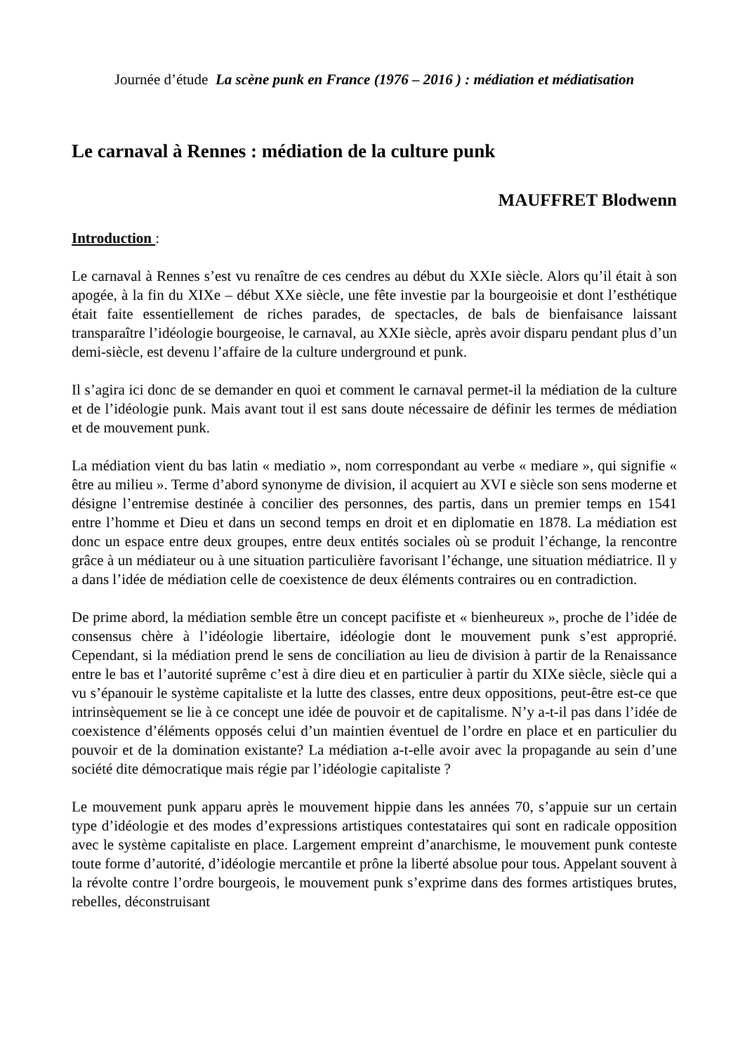Journée d’étude La scène punk en France (1976 – 2016 ) : médiation et médiatisation
Le carnaval à Rennes : médiation de la culture punk
MAUFFRET Blodwenn
Introduction :
Le carnaval à Rennes s’est vu renaître de ces cendres au début du XXIe siècle. Alors qu’il était à son apogée, à la fin du XIXe – début XXe siècle, une fête investie par la bourgeoisie et dont l’esthétique était faite essentiellement de riches parades, de spectacles, de bals de bienfaisance laissant transparaître l’idéologie bourgeoise, le carnaval, au XXIe siècle, après avoir disparu pendant plus d’un demi-siècle, est devenu l’affaire de la culture underground et punk.
Il s’agira ici donc de se demander en quoi et comment le carnaval permet-il la médiation de la culture et de l’idéologie punk. Mais avant tout il est sans doute nécessaire de définir les termes de médiation et de mouvement punk.
La médiation vient du bas latin « mediatio », nom correspondant au verbe « mediare », qui signifie « être au milieu ». Terme d’abord synonyme de division, il acquiert au XVI e siècle son sens moderne et désigne l’entremise destinée à concilier des personnes, des partis, dans un premier temps en 1541 entre l’homme et Dieu et dans un second temps en droit et en diplomatie en 1878. La médiation est donc un espace entre deux groupes, entre deux entités sociales où se produit l’échange, la rencontre grâce à un médiateur ou à une situation particulière favorisant l’échange, une situation médiatrice. Il y a dans l’idée de médiation celle de coexistence de deux éléments contraires ou en contradiction.
De prime abord, la médiation semble être un concept pacifiste et « bienheureux », proche de l’idée de consensus chère à l’idéologie libertaire, idéologie dont le mouvement punk s’est approprié. Cependant, si la médiation prend le sens de conciliation au lieu de division à partir de la Renaissance entre le bas et l’autorité suprême c’est à dire dieu et en particulier à partir du XIXe siècle, siècle qui a vu s’épanouir le système capitaliste et la lutte des classes, entre deux oppositions, peut-être est-ce que intrinsèquement se lie à ce concept une idée de pouvoir et de capitalisme. N’y a-t-il pas dans l’idée de coexistence d’éléments opposés celui d’un maintien éventuel de l’ordre en place et en particulier du pouvoir et de la domination existante? La médiation a-t-elle avoir avec la propagande au sein d’une société dite démocratique mais régie par l’idéologie capitaliste ?
Le mouvement punk apparu après le mouvement hippie dans les années 70, s’appuie sur un certain type d’idéologie et des modes d’expressions artistiques contestataires qui sont en radicale opposition avec le système capitaliste en place. Largement empreint d’anarchisme, le mouvement punk conteste toute forme d’autorité, d’idéologie mercantile et prône la liberté absolue pour tous. Appelant souvent à la révolte contre l’ordre bourgeois, le mouvement punk s’exprime dans des formes artistiques brutes, rebelles, déconstruisant